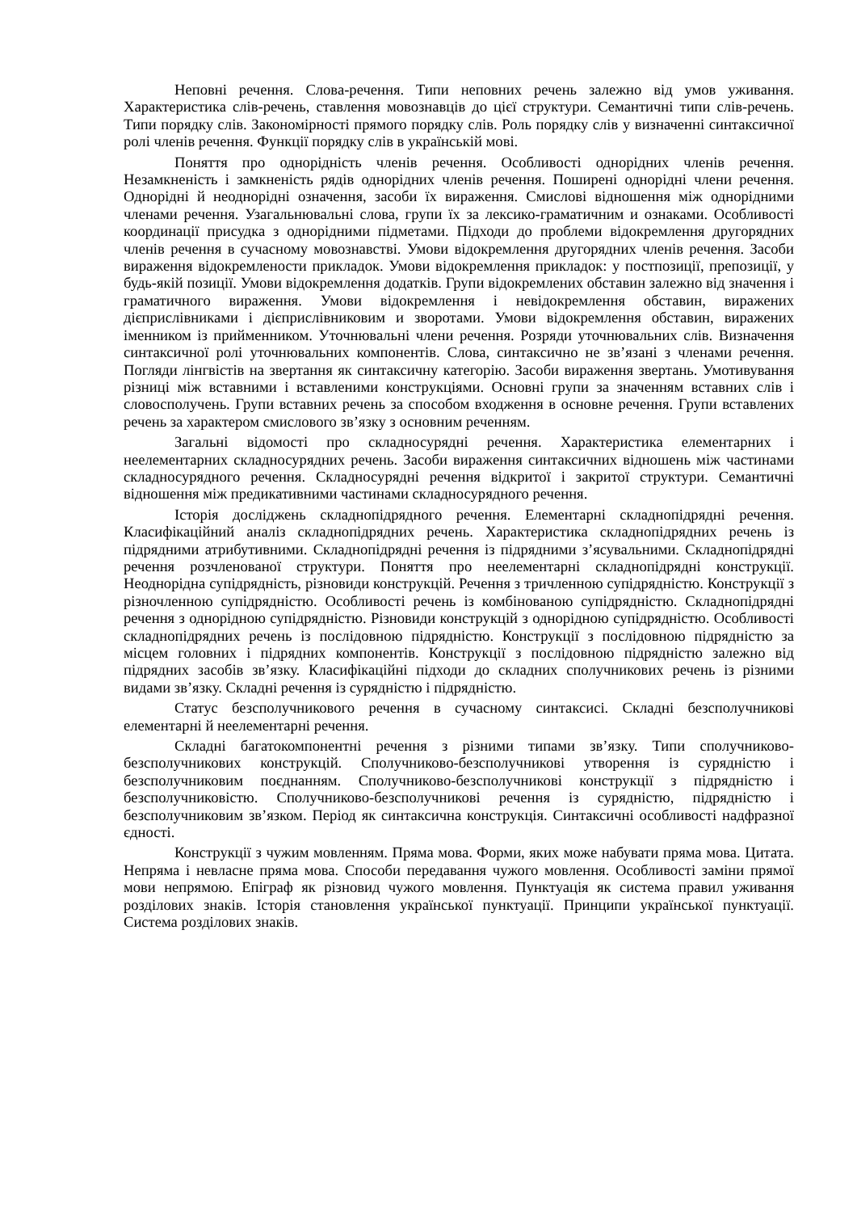Неповні речення. Слова-речення. Типи неповних речень залежно від умов уживання. Характеристика слів-речень, ставлення мовознавців до цієї структури. Семантичні типи слів-речень. Типи порядку слів. Закономірності прямого порядку слів. Роль порядку слів у визначенні синтаксичної ролі членів речення. Функції порядку слів в українській мові.
Поняття про однорідність членів речення. Особливості однорідних членів речення. Незамкненість і замкненість рядів однорідних членів речення. Поширені однорідні члени речення. Однорідні й неоднорідні означення, засоби їх вираження. Смислові відношення між однорідними членами речення. Узагальнювальні слова, групи їх за лексико-граматичним и ознаками. Особливості координації присудка з однорідними підметами. Підходи до проблеми відокремлення другорядних членів речення в сучасному мовознавстві. Умови відокремлення другорядних членів речення. Засоби вираження відокремлености прикладок. Умови відокремлення прикладок: у постпозиції, препозиції, у будь-якій позиції. Умови відокремлення додатків. Групи відокремлених обставин залежно від значення і граматичного вираження. Умови відокремлення і невідокремлення обставин, виражених дієприслівниками і дієприслівниковим и зворотами. Умови відокремлення обставин, виражених іменником із прийменником. Уточнювальні члени речення. Розряди уточнювальних слів. Визначення синтаксичної ролі уточнювальних компонентів. Слова, синтаксично не зв’язані з членами речення. Погляди лінгвістів на звертання як синтаксичну категорію. Засоби вираження звертань. Умотивування різниці між вставними і вставленими конструкціями. Основні групи за значенням вставних слів і словосполучень. Групи вставних речень за способом входження в основне речення. Групи вставлених речень за характером смислового зв’язку з основним реченням.
Загальні відомості про складносурядні речення. Характеристика елементарних і неелементарних складносурядних речень. Засоби вираження синтаксичних відношень між частинами складносурядного речення. Складносурядні речення відкритої і закритої структури. Семантичні відношення між предикативними частинами складносурядного речення.
Історія досліджень складнопідрядного речення. Елементарні складнопідрядні речення. Класифікаційний аналіз складнопідрядних речень. Характеристика складнопідрядних речень із підрядними атрибутивними. Складнопідрядні речення із підрядними з’ясувальними. Складнопідрядні речення розчленованої структури. Поняття про неелементарні складнопідрядні конструкції. Неоднорідна супідрядність, різновиди конструкцій. Речення з тричленною супідрядністю. Конструкції з різночленною супідрядністю. Особливості речень із комбінованою супідрядністю. Складнопідрядні речення з однорідною супідрядністю. Різновиди конструкцій з однорідною супідрядністю. Особливості складнопідрядних речень із послідовною підрядністю. Конструкції з послідовною підрядністю за місцем головних і підрядних компонентів. Конструкції з послідовною підрядністю залежно від підрядних засобів зв’язку. Класифікаційні підходи до складних сполучникових речень із різними видами зв’язку. Складні речення із сурядністю і підрядністю.
Статус безсполучникового речення в сучасному синтаксисі. Складні безсполучникові елементарні й неелементарні речення.
Складні багатокомпонентні речення з різними типами зв’язку. Типи сполучниково-безсполучникових конструкцій. Сполучниково-безсполучникові утворення із сурядністю і безсполучниковим поєднанням. Сполучниково-безсполучникові конструкції з підрядністю і безсполучниковістю. Сполучниково-безсполучникові речення із сурядністю, підрядністю і безсполучниковим зв’язком. Період як синтаксична конструкція. Синтаксичні особливості надфразної єдності.
Конструкції з чужим мовленням. Пряма мова. Форми, яких може набувати пряма мова. Цитата. Непряма і невласне пряма мова. Способи передавання чужого мовлення. Особливості заміни прямої мови непрямою. Епіграф як різновид чужого мовлення. Пунктуація як система правил уживання розділових знаків. Історія становлення української пунктуації. Принципи української пунктуації. Система розділових знаків.